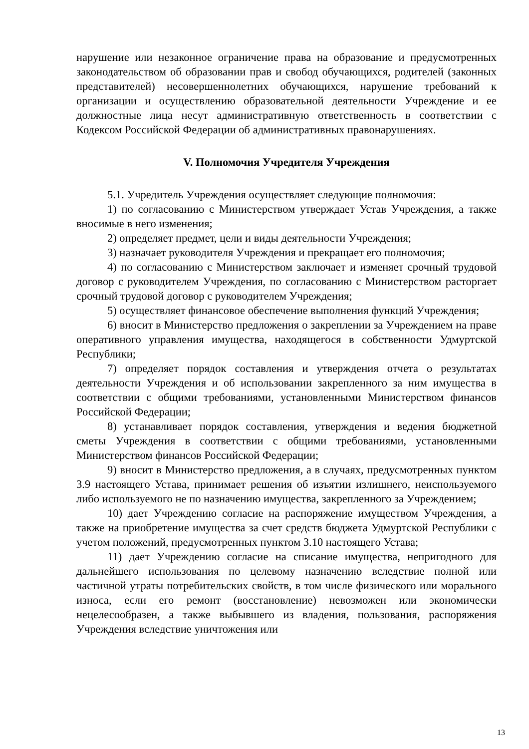нарушение или незаконное ограничение права на образование и предусмотренных законодательством об образовании прав и свобод обучающихся, родителей (законных представителей) несовершеннолетних обучающихся, нарушение требований к организации и осуществлению образовательной деятельности Учреждение и ее должностные лица несут административную ответственность в соответствии с Кодексом Российской Федерации об административных правонарушениях.
V. Полномочия Учредителя Учреждения
5.1. Учредитель Учреждения осуществляет следующие полномочия:
1) по согласованию с Министерством утверждает Устав Учреждения, а также вносимые в него изменения;
2) определяет предмет, цели и виды деятельности Учреждения;
3) назначает руководителя Учреждения и прекращает его полномочия;
4) по согласованию с Министерством заключает и изменяет срочный трудовой договор с руководителем Учреждения, по согласованию с Министерством расторгает срочный трудовой договор с руководителем Учреждения;
5) осуществляет финансовое обеспечение выполнения функций Учреждения;
6) вносит в Министерство предложения о закреплении за Учреждением на праве оперативного управления имущества, находящегося в собственности Удмуртской Республики;
7) определяет порядок составления и утверждения отчета о результатах деятельности Учреждения и об использовании закрепленного за ним имущества в соответствии с общими требованиями, установленными Министерством финансов Российской Федерации;
8) устанавливает порядок составления, утверждения и ведения бюджетной сметы Учреждения в соответствии с общими требованиями, установленными Министерством финансов Российской Федерации;
9) вносит в Министерство предложения, а в случаях, предусмотренных пунктом 3.9 настоящего Устава, принимает решения об изъятии излишнего, неиспользуемого либо используемого не по назначению имущества, закрепленного за Учреждением;
10) дает Учреждению согласие на распоряжение имуществом Учреждения, а также на приобретение имущества за счет средств бюджета Удмуртской Республики с учетом положений, предусмотренных пунктом 3.10 настоящего Устава;
11) дает Учреждению согласие на списание имущества, непригодного для дальнейшего использования по целевому назначению вследствие полной или частичной утраты потребительских свойств, в том числе физического или морального износа, если его ремонт (восстановление) невозможен или экономически нецелесообразен, а также выбывшего из владения, пользования, распоряжения Учреждения вследствие уничтожения или
13